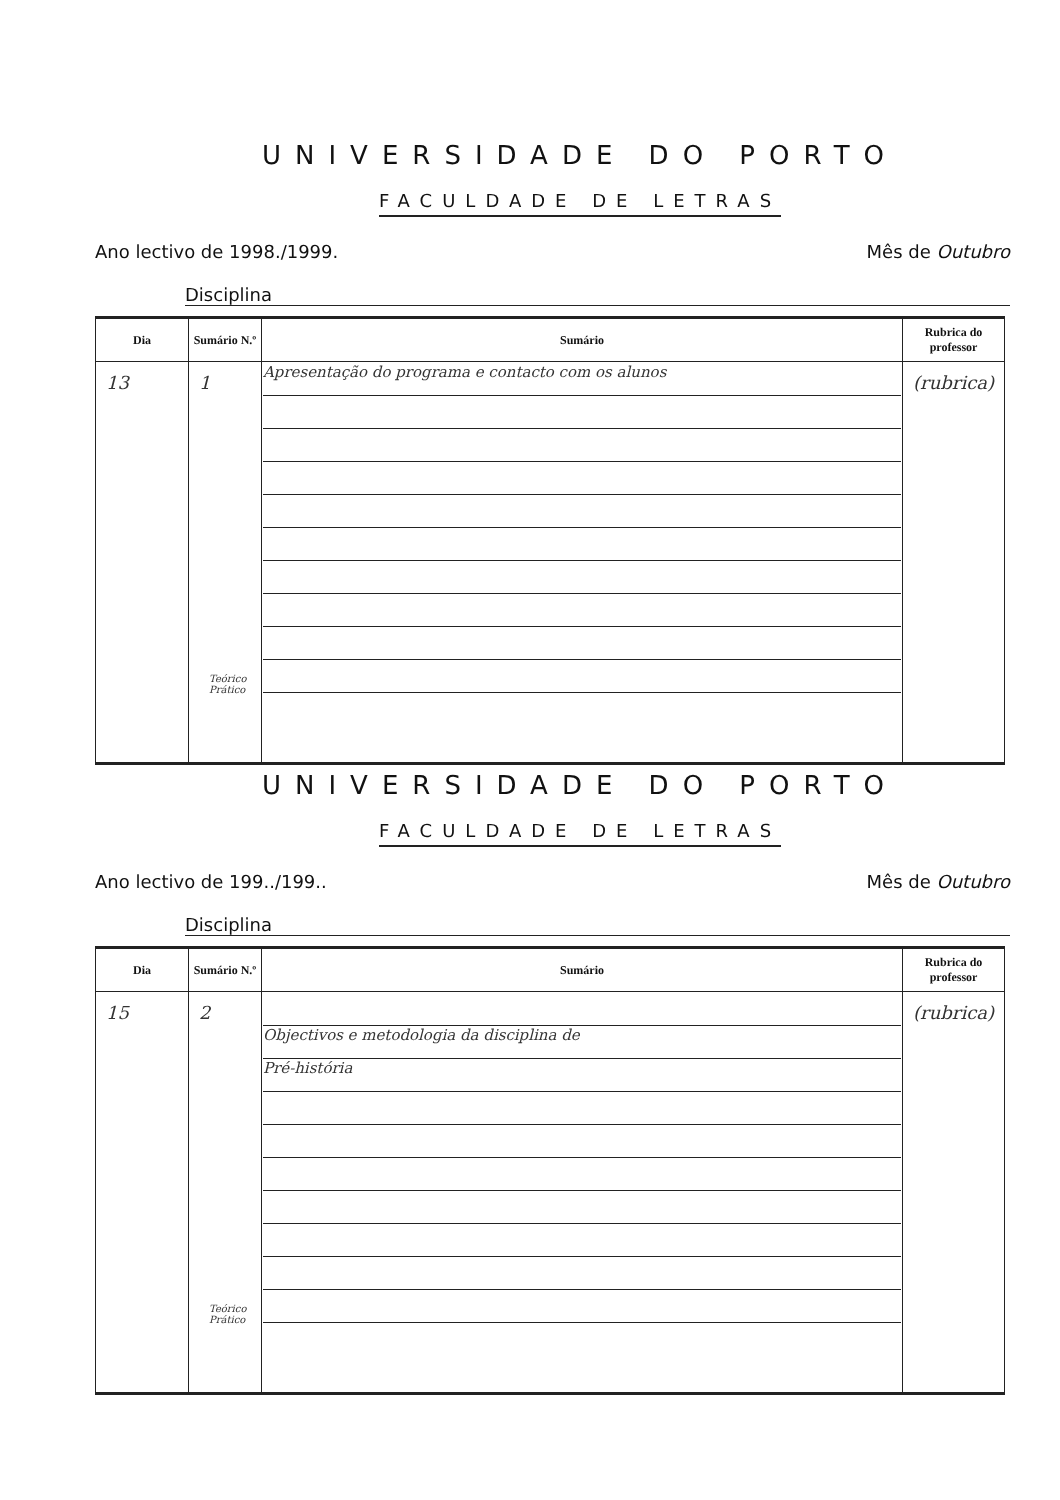UNIVERSIDADE DO PORTO
FACULDADE DE LETRAS
Ano lectivo de 1998./1999. Mês de Outubro
Disciplina
| Dia | Sumário N.º | Sumário | Rubrica do professor |
| --- | --- | --- | --- |
| 13 | 1 Teórico Prático | Apresentação do programa e contacto com os alunos | (rubrica) |
UNIVERSIDADE DO PORTO
FACULDADE DE LETRAS
Ano lectivo de 199../199.. Mês de Outubro
Disciplina
| Dia | Sumário N.º | Sumário | Rubrica do professor |
| --- | --- | --- | --- |
| 15 | 2 Teórico Prático | Objectivos e metodologia da disciplina de Pré-história | (rubrica) |